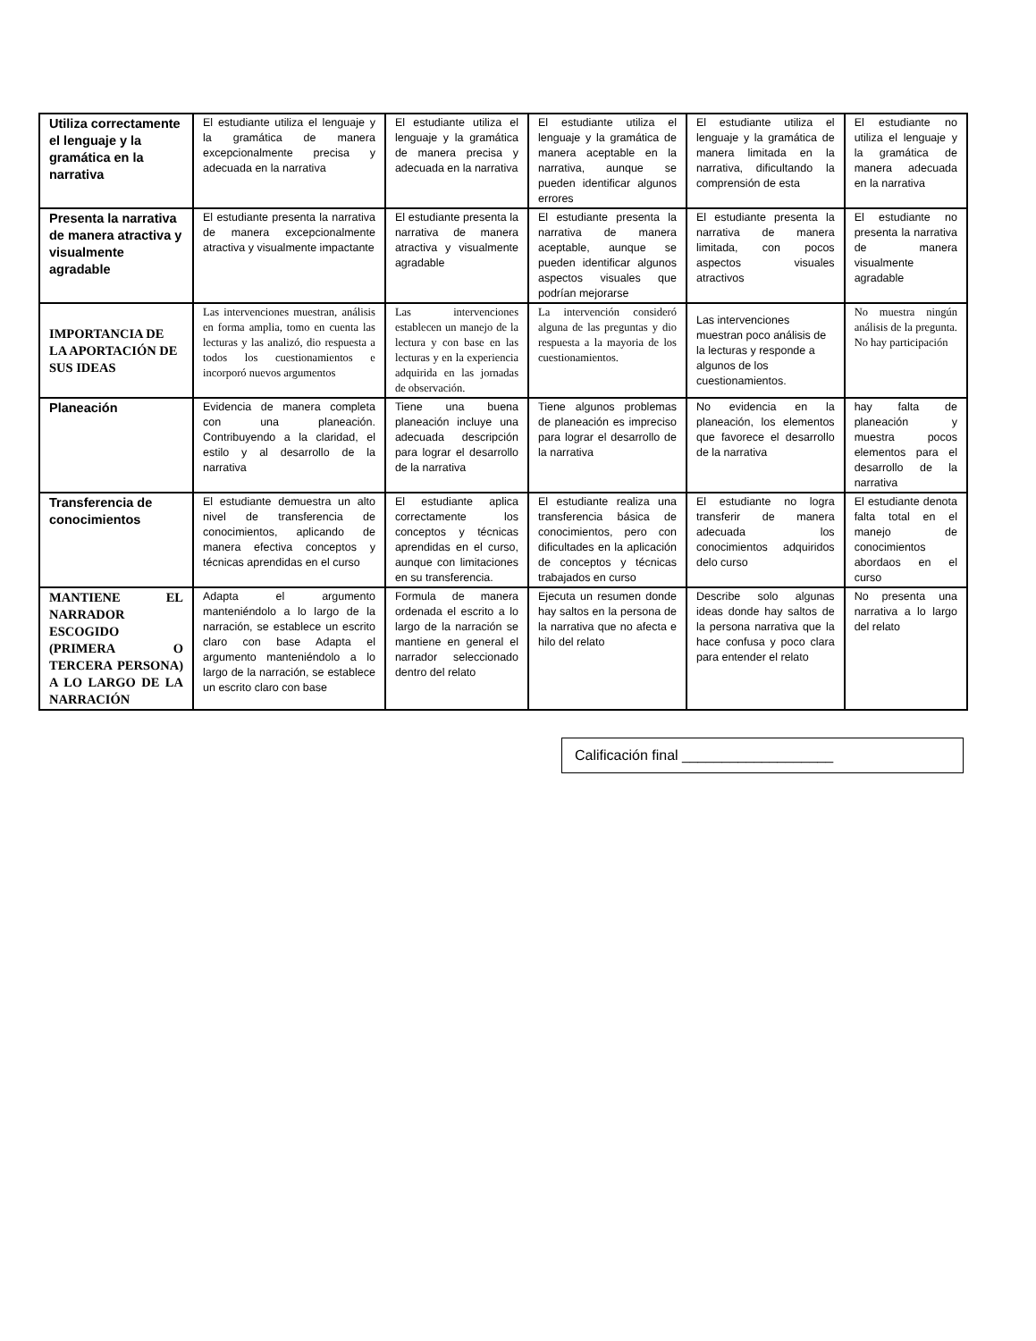| Utiliza correctamente el lenguaje y la gramática en la narrativa | El estudiante utiliza el lenguaje y la gramática de manera excepcionalmente precisa y adecuada en la narrativa | El estudiante utiliza el lenguaje y la gramática de manera precisa y adecuada en la narrativa | El estudiante utiliza el lenguaje y la gramática de manera aceptable en la narrativa, aunque se pueden identificar algunos errores | El estudiante utiliza el lenguaje y la gramática de manera limitada en la narrativa, dificultando la comprensión de esta | El estudiante no utiliza el lenguaje y la gramática de manera adecuada en la narrativa |
| Presenta la narrativa de manera atractiva y visualmente agradable | El estudiante presenta la narrativa de manera excepcionalmente atractiva y visualmente impactante | El estudiante presenta la narrativa de manera atractiva y visualmente agradable | El estudiante presenta la narrativa de manera aceptable, aunque se pueden identificar algunos aspectos visuales que podrían mejorarse | El estudiante presenta la narrativa de manera limitada, con pocos aspectos visuales atractivos | El estudiante no presenta la narrativa de manera visualmente agradable |
| IMPORTANCIA DE LA APORTACIÓN DE SUS IDEAS | Las intervenciones muestran, análisis en forma amplia, tomo en cuenta las lecturas y las analizó, dio respuesta a todos los cuestionamientos e incorporó nuevos argumentos | Las intervenciones establecen un manejo de la lectura y con base en las lecturas y en la experiencia adquirida en las jornadas de observación. | La intervención consideró alguna de las preguntas y dio respuesta a la mayoria de los cuestionamientos. | Las intervenciones muestran poco análisis de la lecturas y responde a algunos de los cuestionamientos. | No muestra ningún análisis de la pregunta. No hay participación |
| Planeación | Evidencia de manera completa con una planeación. Contribuyendo a la claridad, el estilo y al desarrollo de la narrativa | Tiene una buena planeación incluye una adecuada descripción para lograr el desarrollo de la narrativa | Tiene algunos problemas de planeación es impreciso para lograr el desarrollo de la narrativa | No evidencia en la planeación, los elementos que favorece el desarrollo de la narrativa | hay falta de planeación y muestra pocos elementos para el desarrollo de la narrativa |
| Transferencia de conocimientos | El estudiante demuestra un alto nivel de transferencia de conocimientos, aplicando de manera efectiva conceptos y técnicas aprendidas en el curso | El estudiante aplica correctamente los conceptos y técnicas aprendidas en el curso, aunque con limitaciones en su transferencia. | El estudiante realiza una transferencia básica de conocimientos, pero con dificultades en la aplicación de conceptos y técnicas trabajados en curso | El estudiante no logra transferir de manera adecuada los conocimientos adquiridos delo curso | El estudiante denota falta total en el manejo de conocimientos abordaos en el curso |
| MANTIENE EL NARRADOR ESCOGIDO (PRIMERA O TERCERA PERSONA) A LO LARGO DE LA NARRACIÓN | Adapta el argumento manteniéndolo a lo largo de la narración, se establece un escrito claro con base Adapta el argumento manteniéndolo a lo largo de la narración, se establece un escrito claro con base | Formula de manera ordenada el escrito a lo largo de la narración se mantiene en general el narrador seleccionado dentro del relato | Ejecuta un resumen donde hay saltos en la persona de la narrativa que no afecta e hilo del relato | Describe solo algunas ideas donde hay saltos de la persona narrativa que la hace confusa y poco clara para entender el relato | No presenta una narrativa a lo largo del relato |
Calificación final ___________________